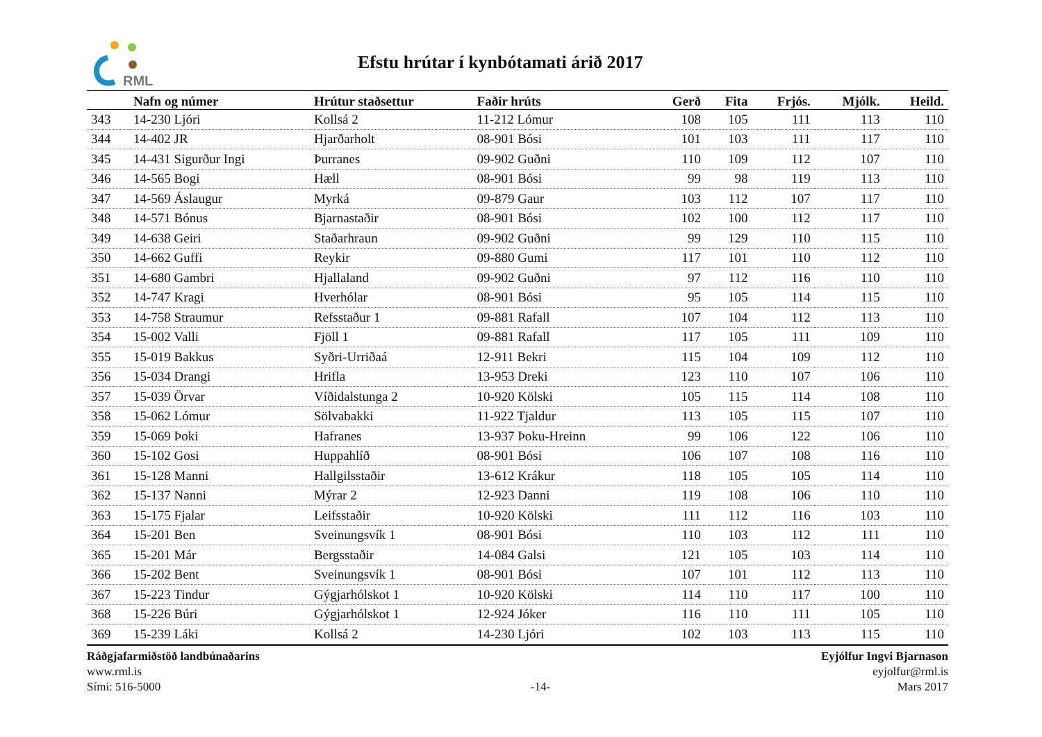RML
Efstu hrútar í kynbótamati árið 2017
| | Nafn og númer | Hrútur staðsettur | Faðir hrúts | Gerð | Fita | Frjós. | Mjólk. | Heild. |
| --- | --- | --- | --- | --- | --- | --- | --- | --- |
| 343 | 14-230 Ljóri | Kollsá 2 | 11-212 Lómur | 108 | 105 | 111 | 113 | 110 |
| 344 | 14-402 JR | Hjarðarholt | 08-901 Bósi | 101 | 103 | 111 | 117 | 110 |
| 345 | 14-431 Sigurður Ingi | Þurranes | 09-902 Guðni | 110 | 109 | 112 | 107 | 110 |
| 346 | 14-565 Bogi | Hæll | 08-901 Bósi | 99 | 98 | 119 | 113 | 110 |
| 347 | 14-569 Áslaugur | Myrká | 09-879 Gaur | 103 | 112 | 107 | 117 | 110 |
| 348 | 14-571 Bónus | Bjarnastaðir | 08-901 Bósi | 102 | 100 | 112 | 117 | 110 |
| 349 | 14-638 Geiri | Staðarhraun | 09-902 Guðni | 99 | 129 | 110 | 115 | 110 |
| 350 | 14-662 Guffi | Reykir | 09-880 Gumi | 117 | 101 | 110 | 112 | 110 |
| 351 | 14-680 Gambri | Hjallaland | 09-902 Guðni | 97 | 112 | 116 | 110 | 110 |
| 352 | 14-747 Kragi | Hverhólar | 08-901 Bósi | 95 | 105 | 114 | 115 | 110 |
| 353 | 14-758 Straumur | Refsstaður 1 | 09-881 Rafall | 107 | 104 | 112 | 113 | 110 |
| 354 | 15-002 Valli | Fjöll 1 | 09-881 Rafall | 117 | 105 | 111 | 109 | 110 |
| 355 | 15-019 Bakkus | Syðri-Urriðaá | 12-911 Bekri | 115 | 104 | 109 | 112 | 110 |
| 356 | 15-034 Drangi | Hrifla | 13-953 Dreki | 123 | 110 | 107 | 106 | 110 |
| 357 | 15-039 Örvar | Víðidalstunga 2 | 10-920 Kölski | 105 | 115 | 114 | 108 | 110 |
| 358 | 15-062 Lómur | Sölvabakki | 11-922 Tjaldur | 113 | 105 | 115 | 107 | 110 |
| 359 | 15-069 Þoki | Hafranes | 13-937 Þoku-Hreinn | 99 | 106 | 122 | 106 | 110 |
| 360 | 15-102 Gosi | Huppahlíð | 08-901 Bósi | 106 | 107 | 108 | 116 | 110 |
| 361 | 15-128 Manni | Hallgilsstaðir | 13-612 Krákur | 118 | 105 | 105 | 114 | 110 |
| 362 | 15-137 Nanni | Mýrar 2 | 12-923 Danni | 119 | 108 | 106 | 110 | 110 |
| 363 | 15-175 Fjalar | Leifsstaðir | 10-920 Kölski | 111 | 112 | 116 | 103 | 110 |
| 364 | 15-201 Ben | Sveinungsvík 1 | 08-901 Bósi | 110 | 103 | 112 | 111 | 110 |
| 365 | 15-201 Már | Bergsstaðir | 14-084 Galsi | 121 | 105 | 103 | 114 | 110 |
| 366 | 15-202 Bent | Sveinungsvík 1 | 08-901 Bósi | 107 | 101 | 112 | 113 | 110 |
| 367 | 15-223 Tindur | Gýgjarhólskot 1 | 10-920 Kölski | 114 | 110 | 117 | 100 | 110 |
| 368 | 15-226 Búri | Gýgjarhólskot 1 | 12-924 Jóker | 116 | 110 | 111 | 105 | 110 |
| 369 | 15-239 Láki | Kollsá 2 | 14-230 Ljóri | 102 | 103 | 113 | 115 | 110 |
Ráðgjafarmiðstöð landbúnaðarins
www.rml.is
Sími: 516-5000
-14- Eyjólfur Ingvi Bjarnason
eyjolfur@rml.is
Mars 2017